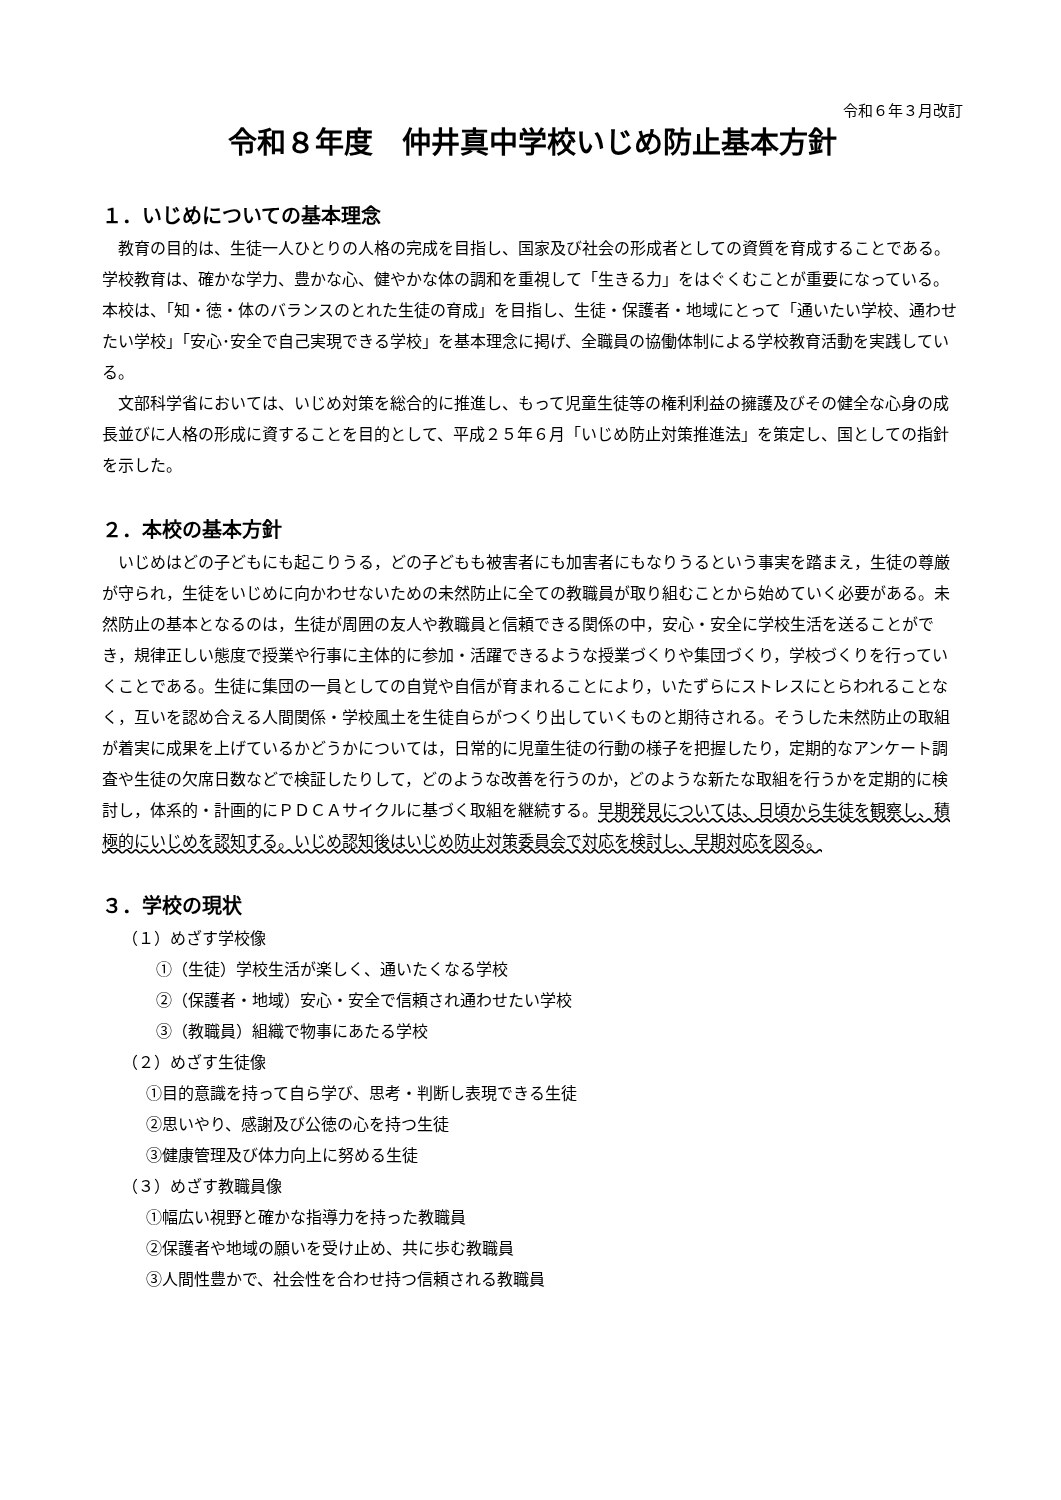令和６年３月改訂
令和８年度　仲井真中学校いじめ防止基本方針
１．いじめについての基本理念
教育の目的は、生徒一人ひとりの人格の完成を目指し、国家及び社会の形成者としての資質を育成することである。学校教育は、確かな学力、豊かな心、健やかな体の調和を重視して「生きる力」をはぐくむことが重要になっている。本校は、「知・徳・体のバランスのとれた生徒の育成」を目指し、生徒・保護者・地域にとって「通いたい学校、通わせたい学校」「安心･安全で自己実現できる学校」を基本理念に掲げ、全職員の協働体制による学校教育活動を実践している。
文部科学省においては、いじめ対策を総合的に推進し、もって児童生徒等の権利利益の擁護及びその健全な心身の成長並びに人格の形成に資することを目的として、平成２５年６月「いじめ防止対策推進法」を策定し、国としての指針を示した。
２．本校の基本方針
いじめはどの子どもにも起こりうる，どの子どもも被害者にも加害者にもなりうるという事実を踏まえ，生徒の尊厳が守られ，生徒をいじめに向かわせないための未然防止に全ての教職員が取り組むことから始めていく必要がある。未然防止の基本となるのは，生徒が周囲の友人や教職員と信頼できる関係の中，安心・安全に学校生活を送ることができ，規律正しい態度で授業や行事に主体的に参加・活躍できるような授業づくりや集団づくり，学校づくりを行っていくことである。生徒に集団の一員としての自覚や自信が育まれることにより，いたずらにストレスにとらわれることなく，互いを認め合える人間関係・学校風土を生徒自らがつくり出していくものと期待される。そうした未然防止の取組が着実に成果を上げているかどうかについては，日常的に児童生徒の行動の様子を把握したり，定期的なアンケート調査や生徒の欠席日数などで検証したりして，どのような改善を行うのか，どのような新たな取組を行うかを定期的に検討し，体系的・計画的にＰＤＣＡサイクルに基づく取組を継続する。早期発見については、日頃から生徒を観察し、積極的にいじめを認知する。いじめ認知後はいじめ防止対策委員会で対応を検討し、早期対応を図る。
３．学校の現状
（１）めざす学校像
①（生徒）学校生活が楽しく、通いたくなる学校
②（保護者・地域）安心・安全で信頼され通わせたい学校
③（教職員）組織で物事にあたる学校
（２）めざす生徒像
①目的意識を持って自ら学び、思考・判断し表現できる生徒
②思いやり、感謝及び公徳の心を持つ生徒
③健康管理及び体力向上に努める生徒
（３）めざす教職員像
①幅広い視野と確かな指導力を持った教職員
②保護者や地域の願いを受け止め、共に歩む教職員
③人間性豊かで、社会性を合わせ持つ信頼される教職員